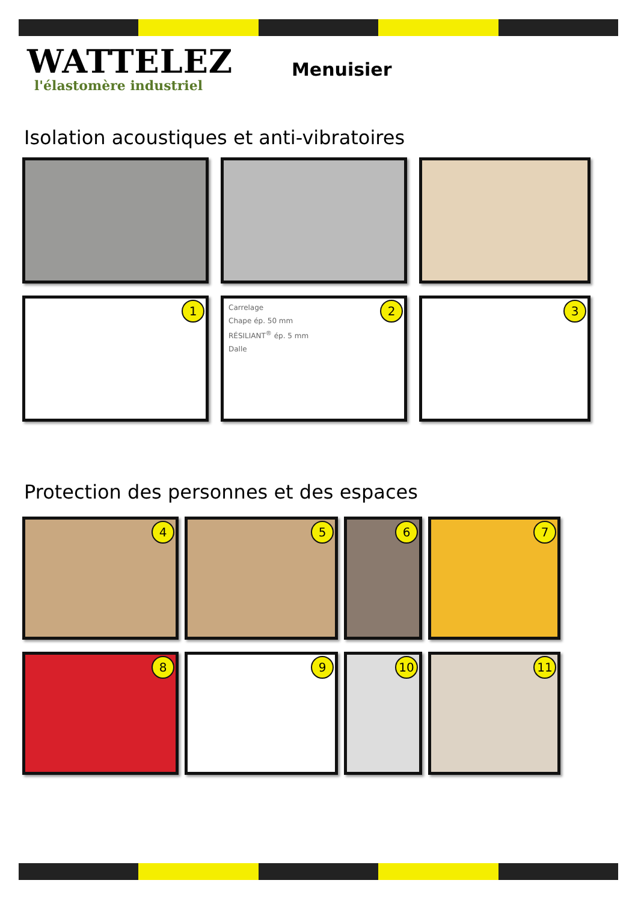WATTELEZ
l'élastomère industriel
Menuisier
Isolation acoustiques et anti-vibratoires
1
2
Carrelage
Chape ép. 50 mm
RÉSILIANT<sup>®</sup> ép. 5 mm
Dalle
3
Protection des personnes et des espaces
4
5
6
7
8
9
10
11